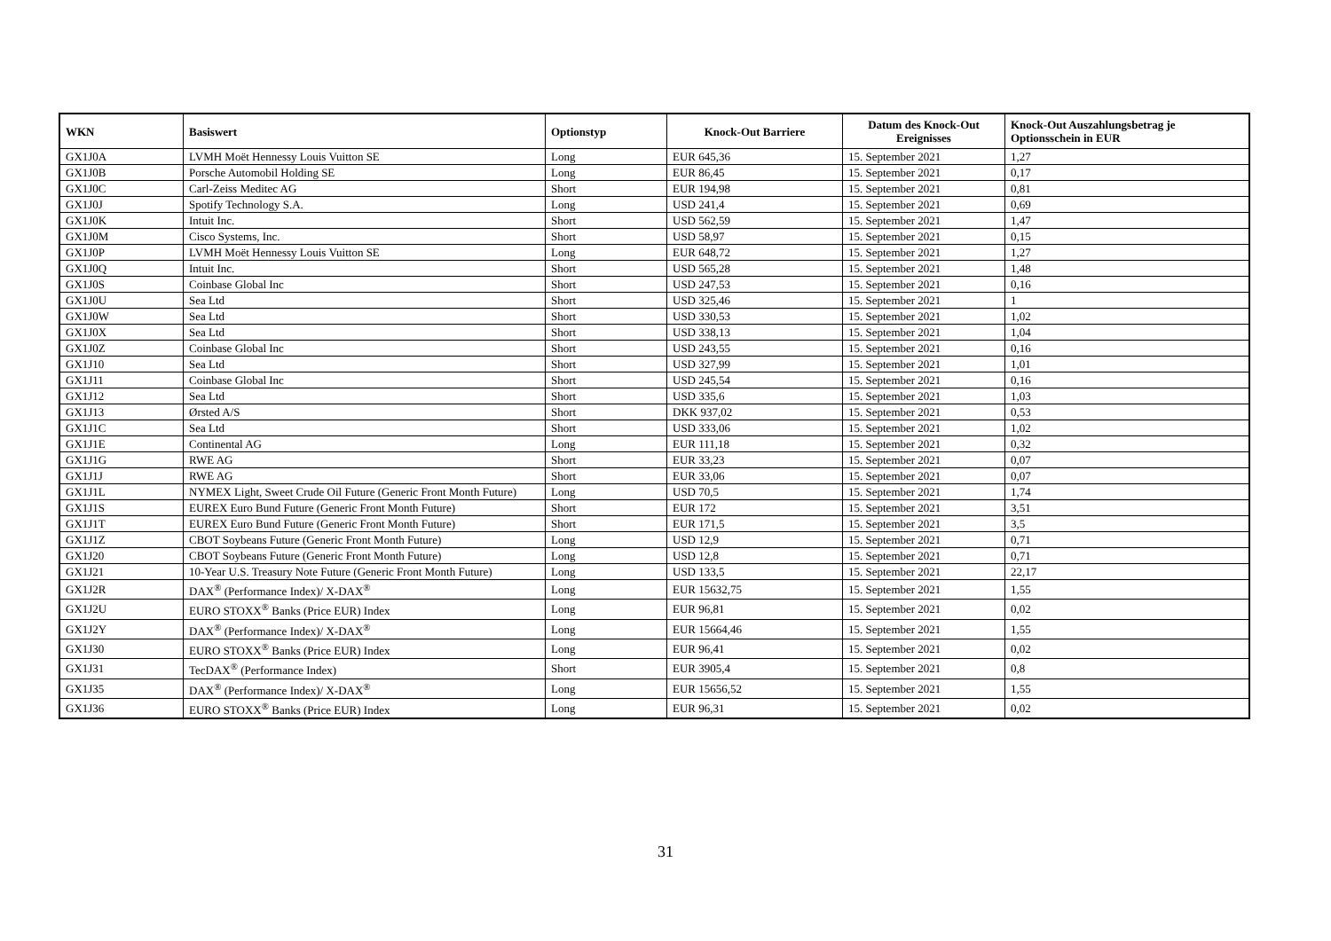| WKN | Basiswert | Optionstyp | Knock-Out Barriere | Datum des Knock-Out Ereignisses | Knock-Out Auszahlungsbetrag je Optionsschein in EUR |
| --- | --- | --- | --- | --- | --- |
| GX1J0A | LVMH Moët Hennessy Louis Vuitton SE | Long | EUR 645,36 | 15. September 2021 | 1,27 |
| GX1J0B | Porsche Automobil Holding SE | Long | EUR 86,45 | 15. September 2021 | 0,17 |
| GX1J0C | Carl-Zeiss Meditec AG | Short | EUR 194,98 | 15. September 2021 | 0,81 |
| GX1J0J | Spotify Technology S.A. | Long | USD 241,4 | 15. September 2021 | 0,69 |
| GX1J0K | Intuit Inc. | Short | USD 562,59 | 15. September 2021 | 1,47 |
| GX1J0M | Cisco Systems, Inc. | Short | USD 58,97 | 15. September 2021 | 0,15 |
| GX1J0P | LVMH Moët Hennessy Louis Vuitton SE | Long | EUR 648,72 | 15. September 2021 | 1,27 |
| GX1J0Q | Intuit Inc. | Short | USD 565,28 | 15. September 2021 | 1,48 |
| GX1J0S | Coinbase Global Inc | Short | USD 247,53 | 15. September 2021 | 0,16 |
| GX1J0U | Sea Ltd | Short | USD 325,46 | 15. September 2021 | 1 |
| GX1J0W | Sea Ltd | Short | USD 330,53 | 15. September 2021 | 1,02 |
| GX1J0X | Sea Ltd | Short | USD 338,13 | 15. September 2021 | 1,04 |
| GX1J0Z | Coinbase Global Inc | Short | USD 243,55 | 15. September 2021 | 0,16 |
| GX1J10 | Sea Ltd | Short | USD 327,99 | 15. September 2021 | 1,01 |
| GX1J11 | Coinbase Global Inc | Short | USD 245,54 | 15. September 2021 | 0,16 |
| GX1J12 | Sea Ltd | Short | USD 335,6 | 15. September 2021 | 1,03 |
| GX1J13 | Ørsted A/S | Short | DKK 937,02 | 15. September 2021 | 0,53 |
| GX1J1C | Sea Ltd | Short | USD 333,06 | 15. September 2021 | 1,02 |
| GX1J1E | Continental AG | Long | EUR 111,18 | 15. September 2021 | 0,32 |
| GX1J1G | RWE AG | Short | EUR 33,23 | 15. September 2021 | 0,07 |
| GX1J1J | RWE AG | Short | EUR 33,06 | 15. September 2021 | 0,07 |
| GX1J1L | NYMEX Light, Sweet Crude Oil Future (Generic Front Month Future) | Long | USD 70,5 | 15. September 2021 | 1,74 |
| GX1J1S | EUREX Euro Bund Future (Generic Front Month Future) | Short | EUR 172 | 15. September 2021 | 3,51 |
| GX1J1T | EUREX Euro Bund Future (Generic Front Month Future) | Short | EUR 171,5 | 15. September 2021 | 3,5 |
| GX1J1Z | CBOT Soybeans Future (Generic Front Month Future) | Long | USD 12,9 | 15. September 2021 | 0,71 |
| GX1J20 | CBOT Soybeans Future (Generic Front Month Future) | Long | USD 12,8 | 15. September 2021 | 0,71 |
| GX1J21 | 10-Year U.S. Treasury Note Future (Generic Front Month Future) | Long | USD 133,5 | 15. September 2021 | 22,17 |
| GX1J2R | DAX<sup>®</sup> (Performance Index)/ X-DAX<sup>®</sup> | Long | EUR 15632,75 | 15. September 2021 | 1,55 |
| GX1J2U | EURO STOXX<sup>®</sup> Banks (Price EUR) Index | Long | EUR 96,81 | 15. September 2021 | 0,02 |
| GX1J2Y | DAX<sup>®</sup> (Performance Index)/ X-DAX<sup>®</sup> | Long | EUR 15664,46 | 15. September 2021 | 1,55 |
| GX1J30 | EURO STOXX<sup>®</sup> Banks (Price EUR) Index | Long | EUR 96,41 | 15. September 2021 | 0,02 |
| GX1J31 | TecDAX<sup>®</sup> (Performance Index) | Short | EUR 3905,4 | 15. September 2021 | 0,8 |
| GX1J35 | DAX<sup>®</sup> (Performance Index)/ X-DAX<sup>®</sup> | Long | EUR 15656,52 | 15. September 2021 | 1,55 |
| GX1J36 | EURO STOXX<sup>®</sup> Banks (Price EUR) Index | Long | EUR 96,31 | 15. September 2021 | 0,02 |
31